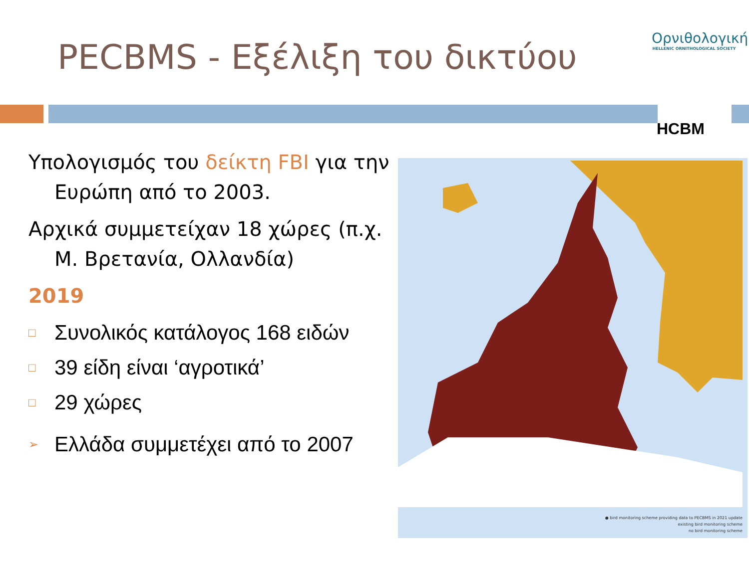PECBMS - Εξέλιξη του δικτύου
Ορνιθολογική
HELLENIC ORNITHOLOGICAL SOCIETY
HCBM
Υπολογισμός του δείκτη FBI για την Ευρώπη από το 2003.
Αρχικά συμμετείχαν 18 χώρες (π.χ. Μ. Βρετανία, Ολλανδία)
2019
□ Συνολικός κατάλογος 168 ειδών
□ 39 είδη είναι ‘αγροτικά’
□ 29 χώρες
➢ Ελλάδα συμμετέχει από το 2007
● bird monitoring scheme providing data to PECBMS in 2021 update
existing bird monitoring scheme
no bird monitoring scheme